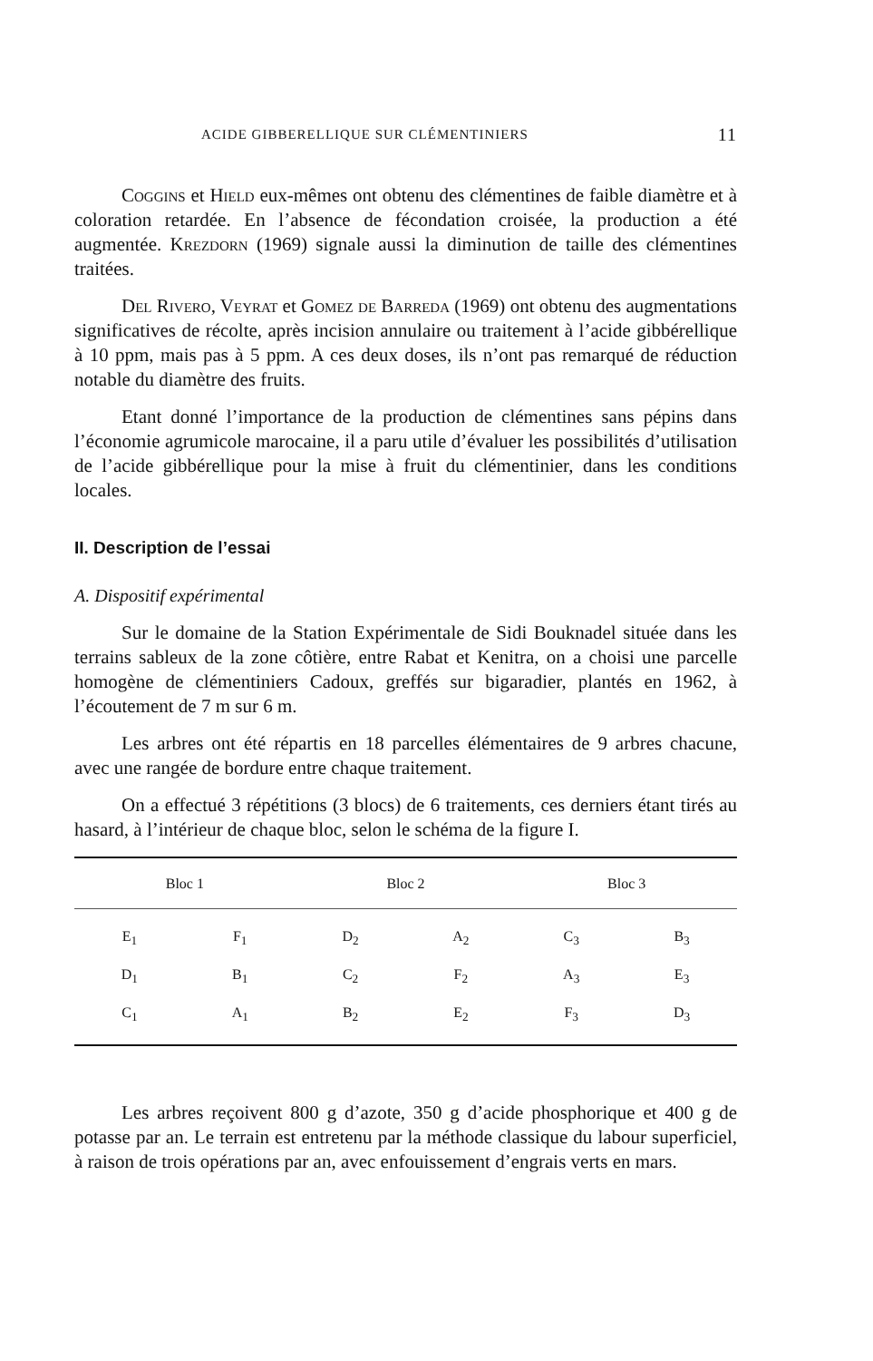ACIDE GIBBERELLIQUE SUR CLÉMENTINIERS 11
Coggins et Hield eux-mêmes ont obtenu des clémentines de faible diamètre et à coloration retardée. En l’absence de fécondation croisée, la production a été augmentée. Krezdorn (1969) signale aussi la diminution de taille des clémentines traitées.
Del Rivero, Veyrat et Gomez de Barreda (1969) ont obtenu des augmentations significatives de récolte, après incision annulaire ou traitement à l’acide gibbérellique à 10 ppm, mais pas à 5 ppm. A ces deux doses, ils n’ont pas remarqué de réduction notable du diamètre des fruits.
Etant donné l’importance de la production de clémentines sans pépins dans l’économie agrumicole marocaine, il a paru utile d’évaluer les possibilités d’utilisation de l’acide gibbérellique pour la mise à fruit du clémentinier, dans les conditions locales.
II. Description de l’essai
A. Dispositif expérimental
Sur le domaine de la Station Expérimentale de Sidi Bouknadel située dans les terrains sableux de la zone côtière, entre Rabat et Kenitra, on a choisi une parcelle homogène de clémentiniers Cadoux, greffés sur bigaradier, plantés en 1962, à l’écoutement de 7 m sur 6 m.
Les arbres ont été répartis en 18 parcelles élémentaires de 9 arbres chacune, avec une rangée de bordure entre chaque traitement.
On a effectué 3 répétitions (3 blocs) de 6 traitements, ces derniers étant tirés au hasard, à l’intérieur de chaque bloc, selon le schéma de la figure I.
| Bloc 1 | | Bloc 2 | | Bloc 3 | |
| --- | --- | --- | --- | --- | --- |
| E<sub>1</sub> | F<sub>1</sub> | D<sub>2</sub> | A<sub>2</sub> | C<sub>3</sub> | B<sub>3</sub> |
| D<sub>1</sub> | B<sub>1</sub> | C<sub>2</sub> | F<sub>2</sub> | A<sub>3</sub> | E<sub>3</sub> |
| C<sub>1</sub> | A<sub>1</sub> | B<sub>2</sub> | E<sub>2</sub> | F<sub>3</sub> | D<sub>3</sub> |
Les arbres reçoivent 800 g d’azote, 350 g d’acide phosphorique et 400 g de potasse par an. Le terrain est entretenu par la méthode classique du labour superficiel, à raison de trois opérations par an, avec enfouissement d’engrais verts en mars.